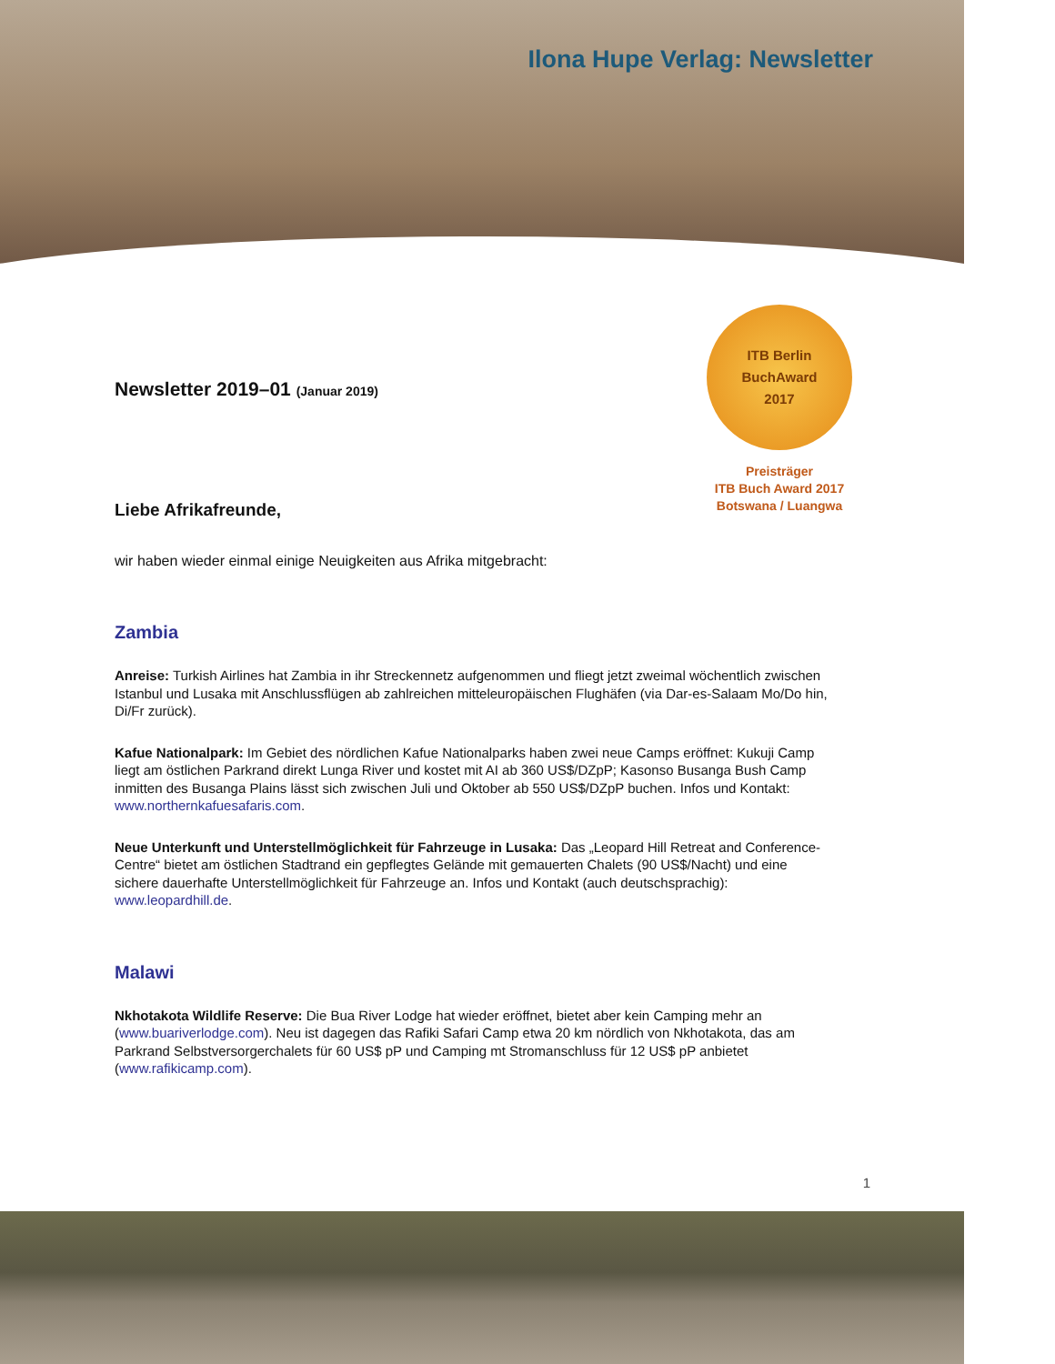Ilona Hupe Verlag: Newsletter
ITB Berlin
BuchAward
2017
Preisträger
ITB Buch Award 2017
Botswana / Luangwa
Newsletter 2019–01 (Januar 2019)
Liebe Afrikafreunde,
wir haben wieder einmal einige Neuigkeiten aus Afrika mitgebracht:
Zambia
Anreise: Turkish Airlines hat Zambia in ihr Streckennetz aufgenommen und fliegt jetzt zweimal wöchentlich zwischen Istanbul und Lusaka mit Anschlussflügen ab zahlreichen mitteleuropäischen Flughäfen (via Dar-es-Salaam Mo/Do hin, Di/Fr zurück).
Kafue Nationalpark: Im Gebiet des nördlichen Kafue Nationalparks haben zwei neue Camps eröffnet: Kukuji Camp liegt am östlichen Parkrand direkt Lunga River und kostet mit AI ab 360 US$/DZpP; Kasonso Busanga Bush Camp inmitten des Busanga Plains lässt sich zwischen Juli und Oktober ab 550 US$/DZpP buchen. Infos und Kontakt: www.northernkafuesafaris.com.
Neue Unterkunft und Unterstellmöglichkeit für Fahrzeuge in Lusaka: Das „Leopard Hill Retreat and Conference-Centre“ bietet am östlichen Stadtrand ein gepflegtes Gelände mit gemauerten Chalets (90 US$/Nacht) und eine sichere dauerhafte Unterstellmöglichkeit für Fahrzeuge an. Infos und Kontakt (auch deutschsprachig): www.leopardhill.de.
Malawi
Nkhotakota Wildlife Reserve: Die Bua River Lodge hat wieder eröffnet, bietet aber kein Camping mehr an (www.buariverlodge.com). Neu ist dagegen das Rafiki Safari Camp etwa 20 km nördlich von Nkhotakota, das am Parkrand Selbstversorgerchalets für 60 US$ pP und Camping mt Stromanschluss für 12 US$ pP anbietet (www.rafikicamp.com).
1